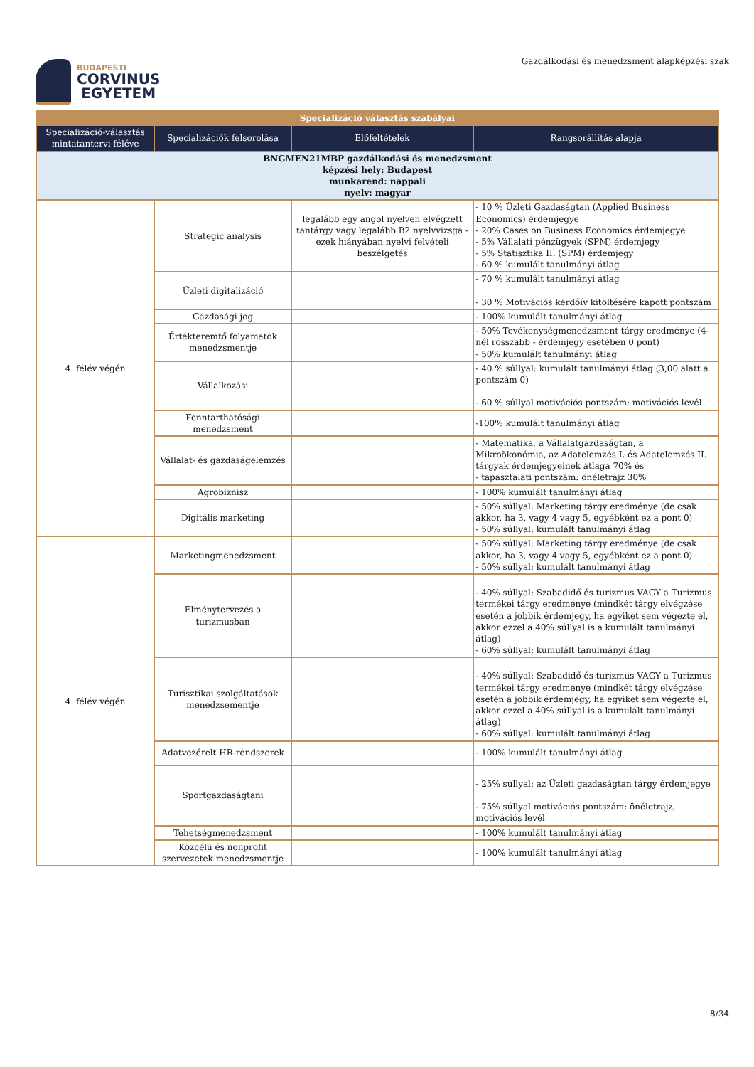BUDAPESTI
CORVINUS
EGYETEM
Gazdálkodási és menedzsment alapképzési szak
| Specializáció választás szabályai | | | |
| Specializáció-választás mintatantervi féléve | Specializációk felsorolása | Előfeltételek | Rangsorállítás alapja |
| BNGMEN21MBP gazdálkodási és menedzsment képzési hely: Budapest munkarend: nappali nyelv: magyar | | | |
| 4. félév végén | Strategic analysis | legalább egy angol nyelven elvégzett tantárgy vagy legalább B2 nyelvvizsga - ezek hiányában nyelvi felvételi beszélgetés | - 10 % Üzleti Gazdaságtan (Applied Business Economics) érdemjegye - 20% Cases on Business Economics érdemjegye - 5% Vállalati pénzügyek (SPM) érdemjegy - 5% Statisztika II. (SPM) érdemjegy - 60 % kumulált tanulmányi átlag |
| | Üzleti digitalizáció | | - 70 % kumulált tanulmányi átlag - 30 % Motivációs kérdőív kitöltésére kapott pontszám |
| | Gazdasági jog | | - 100% kumulált tanulmányi átlag |
| | Értékteremtő folyamatok menedzsmentje | | - 50% Tevékenységmenedzsment tárgy eredménye (4-nél rosszabb - érdemjegy esetében 0 pont) - 50% kumulált tanulmányi átlag |
| | Vállalkozási | | - 40 % súllyal: kumulált tanulmányi átlag (3,00 alatt a pontszám 0) - 60 % súllyal motivációs pontszám: motivációs levél |
| | Fenntarthatósági menedzsment | | -100% kumulált tanulmányi átlag |
| | Vállalat- és gazdaságelemzés | | - Matematika, a Vállalatgazdaságtan, a Mikroökonómia, az Adatelemzés I. és Adatelemzés II. tárgyak érdemjegyeinek átlaga 70% és - tapasztalati pontszám: önéletrajz 30% |
| | Agrobiznisz | | - 100% kumulált tanulmányi átlag |
| | Digitális marketing | | - 50% súllyal: Marketing tárgy eredménye (de csak akkor, ha 3, vagy 4 vagy 5, egyébként ez a pont 0) - 50% súllyal: kumulált tanulmányi átlag |
| 4. félév végén | Marketingmenedzsment | | - 50% súllyal: Marketing tárgy eredménye (de csak akkor, ha 3, vagy 4 vagy 5, egyébként ez a pont 0) - 50% súllyal: kumulált tanulmányi átlag |
| | Élménytervezés a turizmusban | | - 40% súllyal: Szabadidő és turizmus VAGY a Turizmus termékei tárgy eredménye (mindkét tárgy elvégzése esetén a jobbik érdemjegy, ha egyiket sem végezte el, akkor ezzel a 40% súllyal is a kumulált tanulmányi átlag) - 60% súllyal: kumulált tanulmányi átlag |
| | Turisztikai szolgáltatások menedzsementje | | - 40% súllyal: Szabadidő és turizmus VAGY a Turizmus termékei tárgy eredménye (mindkét tárgy elvégzése esetén a jobbik érdemjegy, ha egyiket sem végezte el, akkor ezzel a 40% súllyal is a kumulált tanulmányi átlag) - 60% súllyal: kumulált tanulmányi átlag |
| | Adatvezérelt HR-rendszerek | | - 100% kumulált tanulmányi átlag |
| | Sportgazdaságtani | | - 25% súllyal: az Üzleti gazdaságtan tárgy érdemjegye - 75% súllyal motivációs pontszám: önéletrajz, motivációs levél |
| | Tehetségmenedzsment | | - 100% kumulált tanulmányi átlag |
| | Közcélú és nonprofit szervezetek menedzsmentje | | - 100% kumulált tanulmányi átlag |
8/34